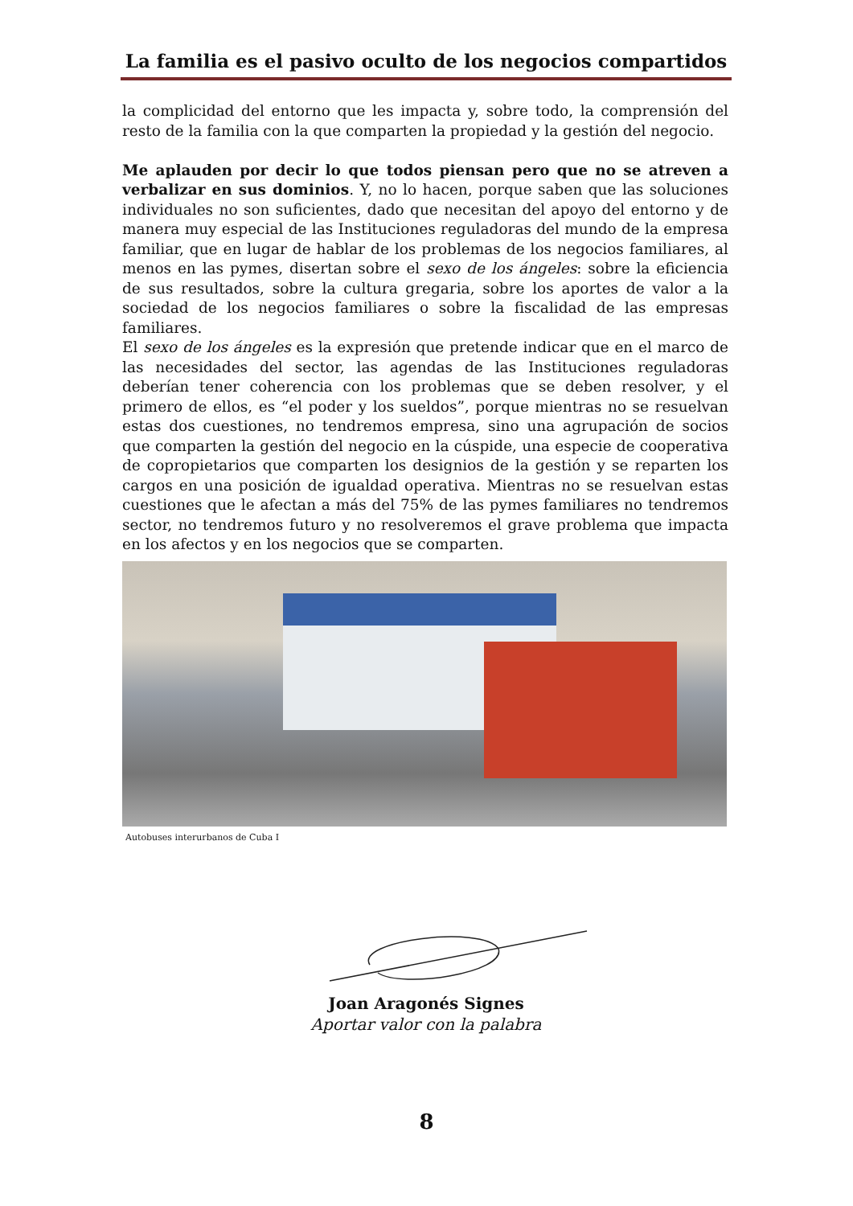La familia es el pasivo oculto de los negocios compartidos
la complicidad del entorno que les impacta y, sobre todo, la comprensión del resto de la familia con la que comparten la propiedad y la gestión del negocio.
Me aplauden por decir lo que todos piensan pero que no se atreven a verbalizar en sus dominios. Y, no lo hacen, porque saben que las soluciones individuales no son suficientes, dado que necesitan del apoyo del entorno y de manera muy especial de las Instituciones reguladoras del mundo de la empresa familiar, que en lugar de hablar de los problemas de los negocios familiares, al menos en las pymes, disertan sobre el sexo de los ángeles: sobre la eficiencia de sus resultados, sobre la cultura gregaria, sobre los aportes de valor a la sociedad de los negocios familiares o sobre la fiscalidad de las empresas familiares.
El sexo de los ángeles es la expresión que pretende indicar que en el marco de las necesidades del sector, las agendas de las Instituciones reguladoras deberían tener coherencia con los problemas que se deben resolver, y el primero de ellos, es “el poder y los sueldos”, porque mientras no se resuelvan estas dos cuestiones, no tendremos empresa, sino una agrupación de socios que comparten la gestión del negocio en la cúspide, una especie de cooperativa de copropietarios que comparten los designios de la gestión y se reparten los cargos en una posición de igualdad operativa. Mientras no se resuelvan estas cuestiones que le afectan a más del 75% de las pymes familiares no tendremos sector, no tendremos futuro y no resolveremos el grave problema que impacta en los afectos y en los negocios que se comparten.
Autobuses interurbanos de Cuba I
Joan Aragonés Signes
Aportar valor con la palabra
8